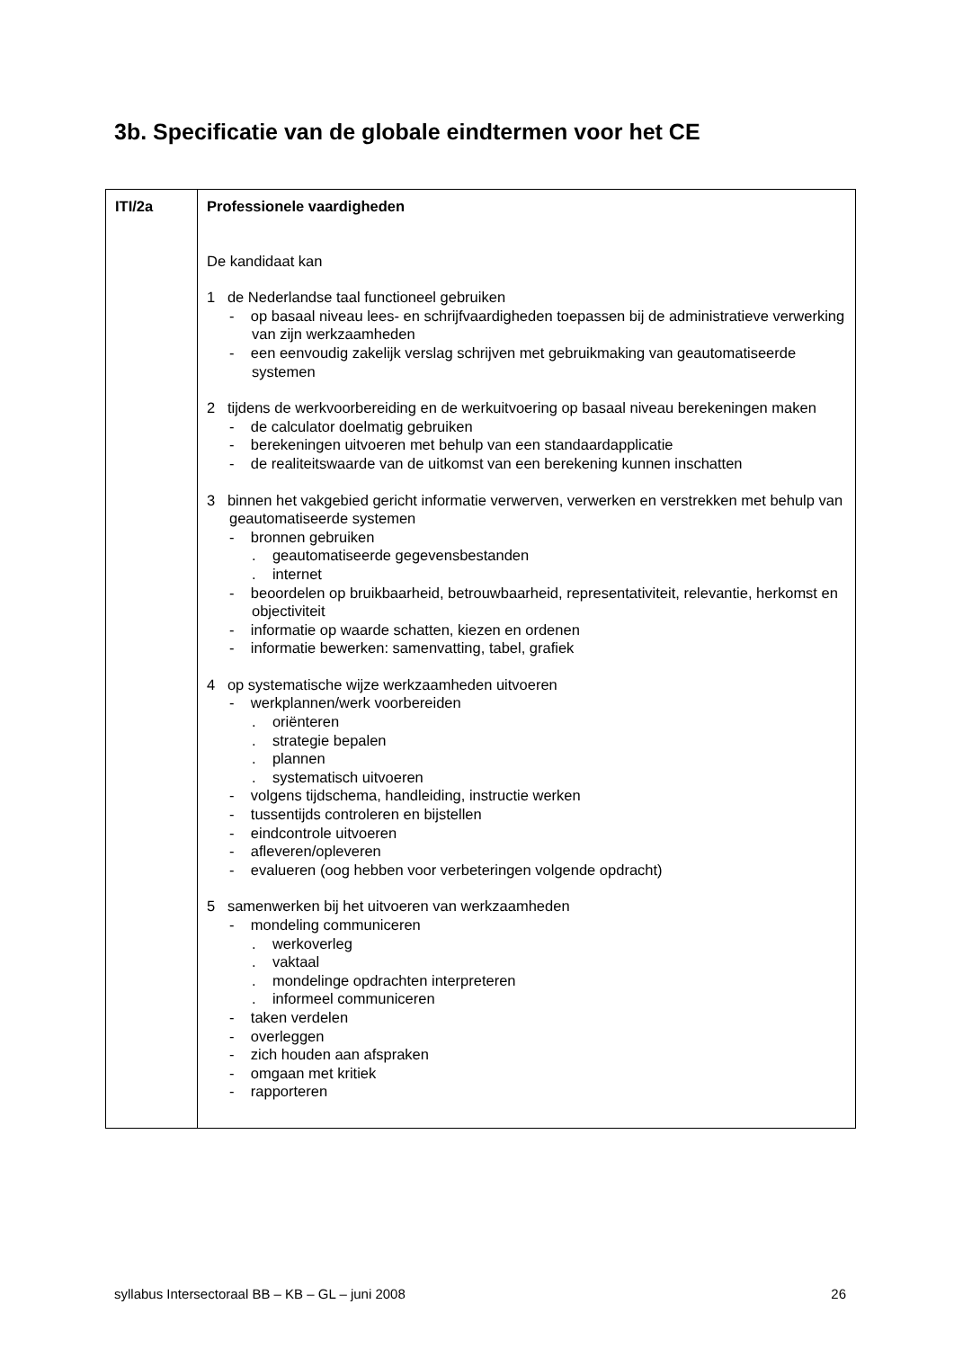3b. Specificatie van de globale eindtermen voor het CE
| ITI/2a | Professionele vaardigheden De kandidaat kan 1 de Nederlandse taal functioneel gebruiken - op basaal niveau lees- en schrijfvaardigheden toepassen bij de administratieve verwerking van zijn werkzaamheden - een eenvoudig zakelijk verslag schrijven met gebruikmaking van geautomatiseerde systemen 2 tijdens de werkvoorbereiding en de werkuitvoering op basaal niveau berekeningen maken - de calculator doelmatig gebruiken - berekeningen uitvoeren met behulp van een standaardapplicatie - de realiteitswaarde van de uitkomst van een berekening kunnen inschatten 3 binnen het vakgebied gericht informatie verwerven, verwerken en verstrekken met behulp van geautomatiseerde systemen - bronnen gebruiken . geautomatiseerde gegevensbestanden . internet - beoordelen op bruikbaarheid, betrouwbaarheid, representativiteit, relevantie, herkomst en objectiviteit - informatie op waarde schatten, kiezen en ordenen - informatie bewerken: samenvatting, tabel, grafiek 4 op systematische wijze werkzaamheden uitvoeren - werkplannen/werk voorbereiden . oriënteren . strategie bepalen . plannen . systematisch uitvoeren - volgens tijdschema, handleiding, instructie werken - tussentijds controleren en bijstellen - eindcontrole uitvoeren - afleveren/opleveren - evalueren (oog hebben voor verbeteringen volgende opdracht) 5 samenwerken bij het uitvoeren van werkzaamheden - mondeling communiceren . werkoverleg . vaktaal . mondelinge opdrachten interpreteren . informeel communiceren - taken verdelen - overleggen - zich houden aan afspraken - omgaan met kritiek - rapporteren |
syllabus Intersectoraal BB – KB – GL – juni 2008 26